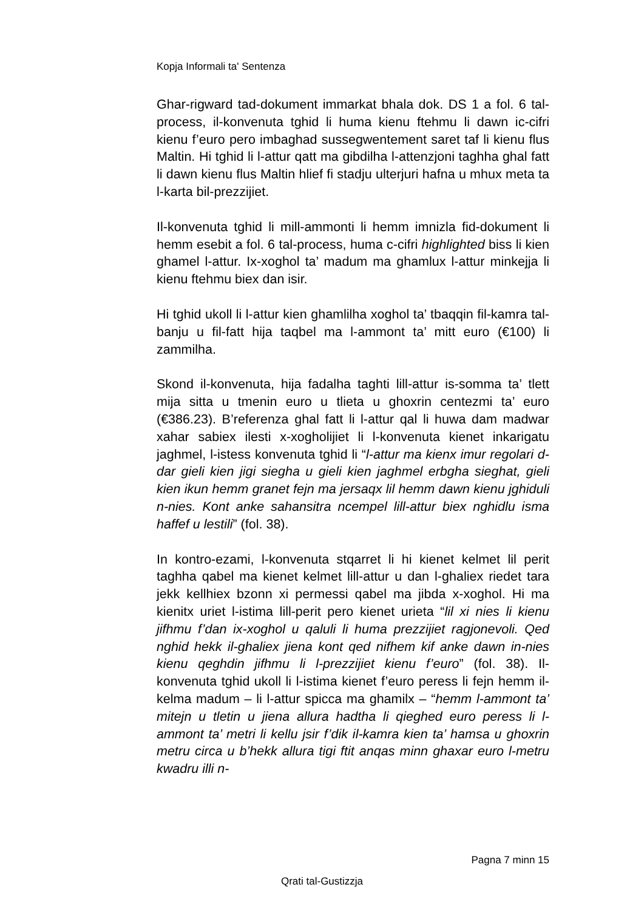Kopja Informali ta' Sentenza
Ghar-rigward tad-dokument immarkat bhala dok. DS 1 a fol. 6 tal-process, il-konvenuta tghid li huma kienu ftehmu li dawn ic-cifri kienu f’euro pero imbaghad sussegwentement saret taf li kienu flus Maltin. Hi tghid li l-attur qatt ma gibdilha l-attenzjoni taghha ghal fatt li dawn kienu flus Maltin hlief fi stadju ulterjuri hafna u mhux meta ta l-karta bil-prezzijiet.
Il-konvenuta tghid li mill-ammonti li hemm imnizla fid-dokument li hemm esebit a fol. 6 tal-process, huma c-cifri highlighted biss li kien ghamel l-attur. Ix-xoghol ta’ madum ma ghamlux l-attur minkejja li kienu ftehmu biex dan isir.
Hi tghid ukoll li l-attur kien ghamlilha xoghol ta’ tbaqqin fil-kamra tal-banju u fil-fatt hija taqbel ma l-ammont ta’ mitt euro (€100) li zammilha.
Skond il-konvenuta, hija fadalha taghti lill-attur is-somma ta’ tlett mija sitta u tmenin euro u tlieta u ghoxrin centezmi ta’ euro (€386.23). B’referenza ghal fatt li l-attur qal li huwa dam madwar xahar sabiex ilesti x-xogholijiet li l-konvenuta kienet inkarigatu jaghmel, l-istess konvenuta tghid li “l-attur ma kienx imur regolari d-dar gieli kien jigi siegha u gieli kien jaghmel erbgha sieghat, gieli kien ikun hemm granet fejn ma jersaqx lil hemm dawn kienu jghiduli n-nies. Kont anke sahansitra ncempel lill-attur biex nghidlu isma haffef u lestili” (fol. 38).
In kontro-ezami, l-konvenuta stqarret li hi kienet kelmet lil perit taghha qabel ma kienet kelmet lill-attur u dan l-ghaliex riedet tara jekk kellhiex bzonn xi permessi qabel ma jibda x-xoghol. Hi ma kienitx uriet l-istima lill-perit pero kienet urieta “lil xi nies li kienu jifhmu f’dan ix-xoghol u qaluli li huma prezzijiet ragjonevoli. Qed nghid hekk il-ghaliex jiena kont qed nifhem kif anke dawn in-nies kienu qeghdin jifhmu li l-prezzijiet kienu f’euro” (fol. 38). Il-konvenuta tghid ukoll li l-istima kienet f’euro peress li fejn hemm il-kelma madum – li l-attur spicca ma ghamilx – “hemm l-ammont ta’ mitejn u tletin u jiena allura hadtha li qieghed euro peress li l-ammont ta’ metri li kellu jsir f’dik il-kamra kien ta’ hamsa u ghoxrin metru circa u b’hekk allura tigi ftit anqas minn ghaxar euro l-metru kwadru illi n-
Pagna 7 minn 15
Qrati tal-Gustizzja